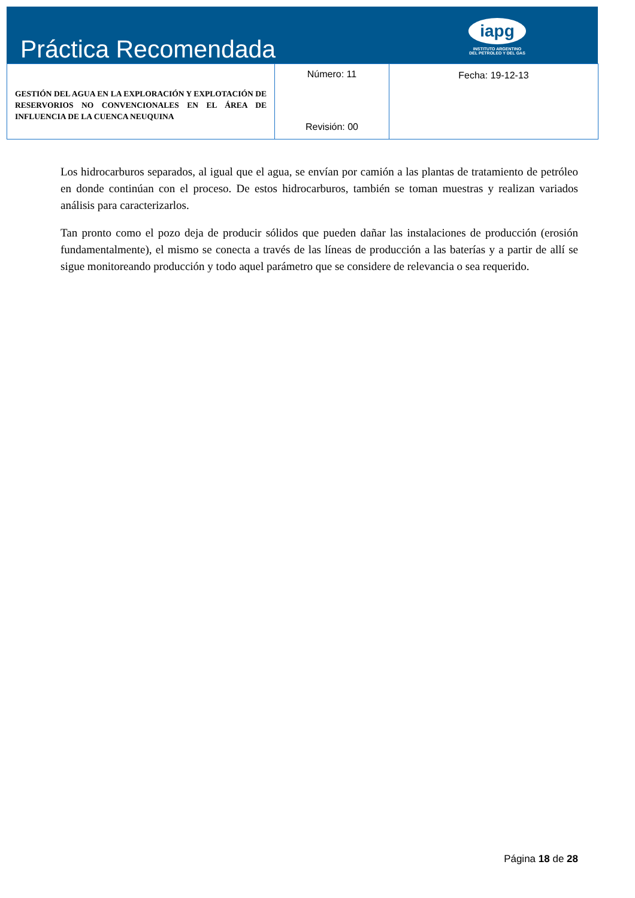Práctica Recomendada
iapg
INSTITUTO ARGENTINO
DEL PETROLEO Y DEL GAS
| GESTIÓN DEL AGUA EN LA EXPLORACIÓN Y EXPLOTACIÓN DE RESERVORIOS NO CONVENCIONALES EN EL ÁREA DE INFLUENCIA DE LA CUENCA NEUQUINA | Número: 11 Revisión: 00 | Fecha: 19-12-13 |
Los hidrocarburos separados, al igual que el agua, se envían por camión a las plantas de tratamiento de petróleo en donde continúan con el proceso. De estos hidrocarburos, también se toman muestras y realizan variados análisis para caracterizarlos.
Tan pronto como el pozo deja de producir sólidos que pueden dañar las instalaciones de producción (erosión fundamentalmente), el mismo se conecta a través de las líneas de producción a las baterías y a partir de allí se sigue monitoreando producción y todo aquel parámetro que se considere de relevancia o sea requerido.
Página 18 de 28